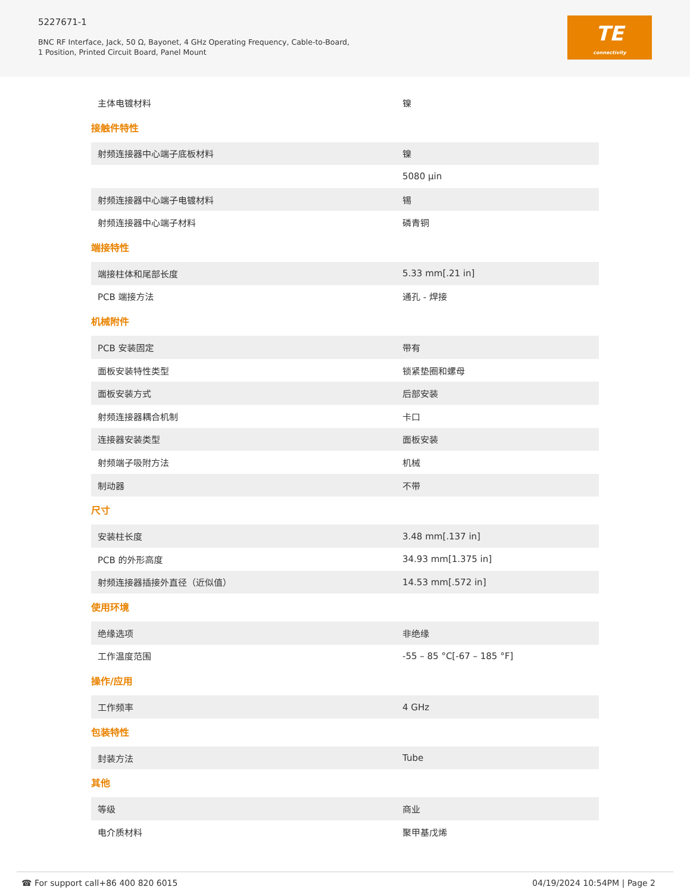5227671-1
BNC RF Interface, Jack, 50 Ω, Bayonet, 4 GHz Operating Frequency, Cable-to-Board,
1 Position, Printed Circuit Board, Panel Mount
TE
connectivity
| 主体电镀材料 | 镍 |
接触件特性
| 射频连接器中心端子底板材料 | 镍 |
| | 5080 µin |
| 射频连接器中心端子电镀材料 | 锡 |
| 射频连接器中心端子材料 | 磷青铜 |
端接特性
| 端接柱体和尾部长度 | 5.33 mm[.21 in] |
| PCB 端接方法 | 通孔 - 焊接 |
机械附件
| PCB 安装固定 | 带有 |
| 面板安装特性类型 | 锁紧垫圈和螺母 |
| 面板安装方式 | 后部安装 |
| 射频连接器耦合机制 | 卡口 |
| 连接器安装类型 | 面板安装 |
| 射频端子吸附方法 | 机械 |
| 制动器 | 不带 |
尺寸
| 安装柱长度 | 3.48 mm[.137 in] |
| PCB 的外形高度 | 34.93 mm[1.375 in] |
| 射频连接器插接外直径（近似值） | 14.53 mm[.572 in] |
使用环境
| 绝缘选项 | 非绝缘 |
| 工作温度范围 | -55 – 85 °C[-67 – 185 °F] |
操作/应用
| 工作频率 | 4 GHz |
包装特性
| 封装方法 | Tube |
其他
| 等级 | 商业 |
| 电介质材料 | 聚甲基戊烯 |
☎ For support call+86 400 820 6015 04/19/2024 10:54PM | Page 2